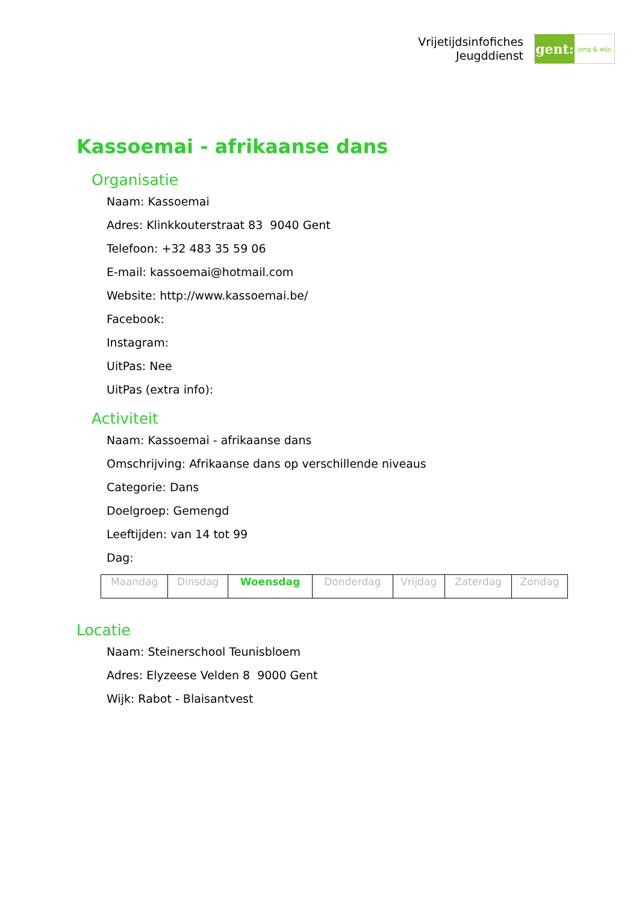Vrijetijdsinfofiches
Jeugddienst
gent:
jong & wijs
Kassoemai - afrikaanse dans
Organisatie
Naam: Kassoemai
Adres: Klinkkouterstraat 83 9040 Gent
Telefoon: +32 483 35 59 06
E-mail: kassoemai@hotmail.com
Website: http://www.kassoemai.be/
Facebook:
Instagram:
UitPas: Nee
UitPas (extra info):
Activiteit
Naam: Kassoemai - afrikaanse dans
Omschrijving: Afrikaanse dans op verschillende niveaus
Categorie: Dans
Doelgroep: Gemengd
Leeftijden: van 14 tot 99
Dag:
| Maandag | Dinsdag | Woensdag | Donderdag | Vrijdag | Zaterdag | Zondag |
Locatie
Naam: Steinerschool Teunisbloem
Adres: Elyzeese Velden 8 9000 Gent
Wijk: Rabot - Blaisantvest